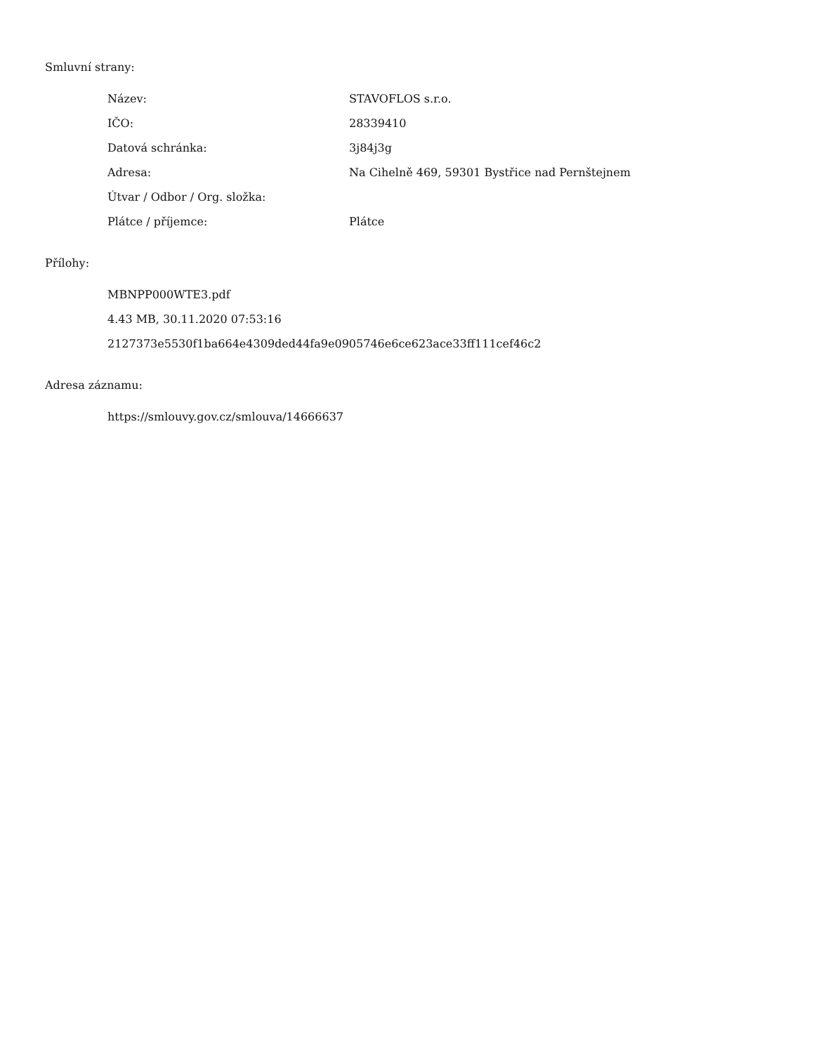Smluvní strany:
| Název: | STAVOFLOS s.r.o. |
| IČO: | 28339410 |
| Datová schránka: | 3j84j3g |
| Adresa: | Na Cihelně 469, 59301 Bystřice nad Pernštejnem |
| Útvar / Odbor / Org. složka: | |
| Plátce / příjemce: | Plátce |
Přílohy:
MBNPP000WTE3.pdf
4.43 MB, 30.11.2020 07:53:16
2127373e5530f1ba664e4309ded44fa9e0905746e6ce623ace33ff111cef46c2
Adresa záznamu:
https://smlouvy.gov.cz/smlouva/14666637